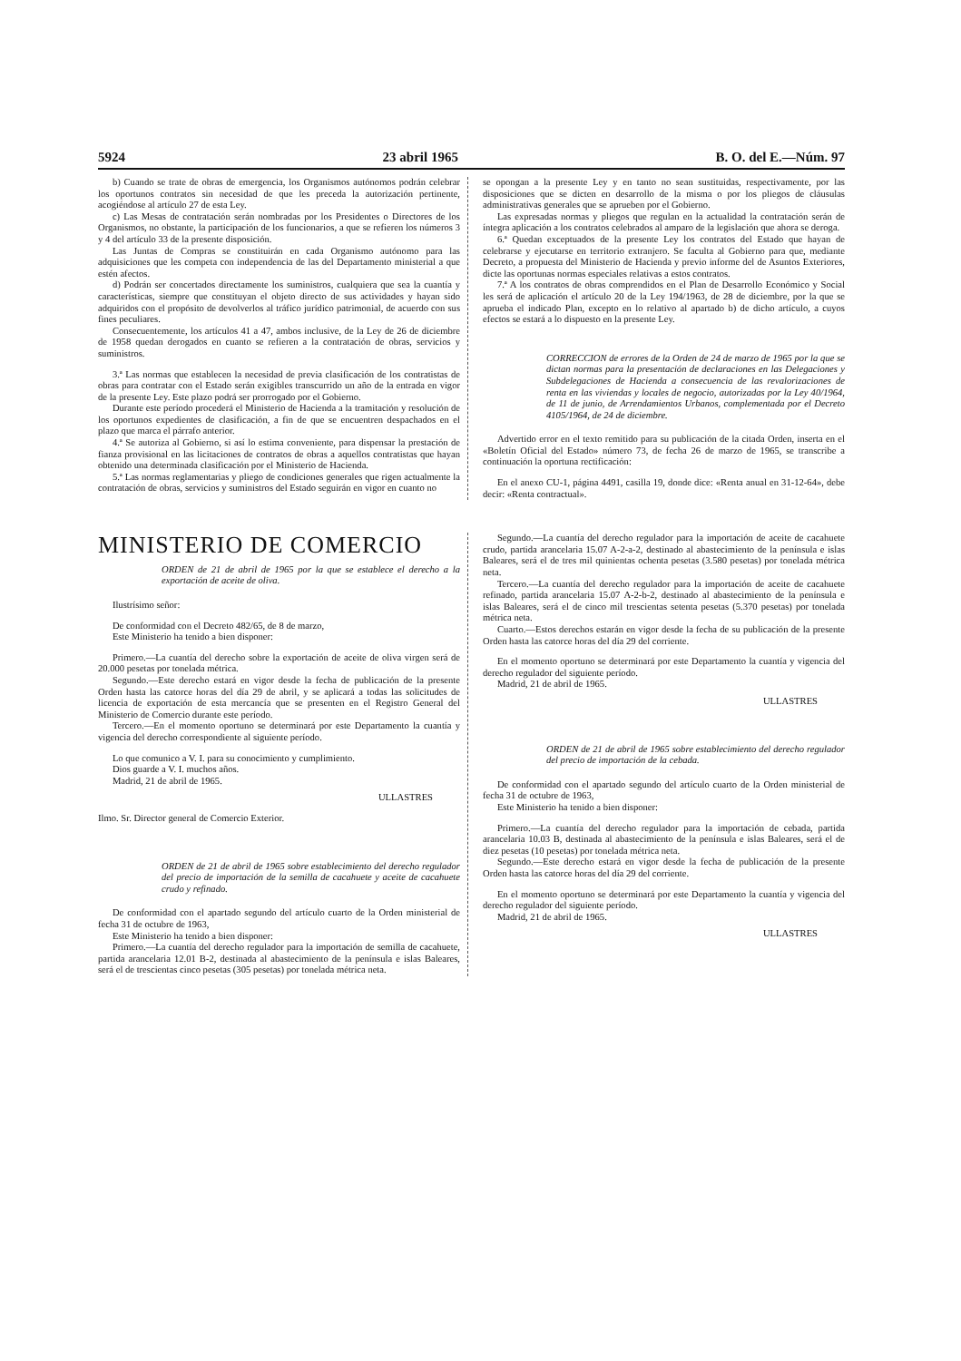5924 23 abril 1965 B. O. del E.—Núm. 97
b) Cuando se trate de obras de emergencia, los Organismos autónomos podrán celebrar los oportunos contratos sin necesidad de que les preceda la autorización pertinente, acogiéndose al artículo 27 de esta Ley.
c) Las Mesas de contratación serán nombradas por los Presidentes o Directores de los Organismos, no obstante, la participación de los funcionarios, a que se refieren los números 3 y 4 del artículo 33 de la presente disposición.
Las Juntas de Compras se constituirán en cada Organismo autónomo para las adquisiciones que les competa con independencia de las del Departamento ministerial a que estén afectos.
d) Podrán ser concertados directamente los suministros, cualquiera que sea la cuantía y características, siempre que constituyan el objeto directo de sus actividades y hayan sido adquiridos con el propósito de devolverlos al tráfico jurídico patrimonial, de acuerdo con sus fines peculiares.
Consecuentemente, los artículos 41 a 47, ambos inclusive, de la Ley de 26 de diciembre de 1958 quedan derogados en cuanto se refieren a la contratación de obras, servicios y suministros.
3.ª Las normas que establecen la necesidad de previa clasificación de los contratistas de obras para contratar con el Estado serán exigibles transcurrido un año de la entrada en vigor de la presente Ley. Este plazo podrá ser prorrogado por el Gobierno.
Durante este período procederá el Ministerio de Hacienda a la tramitación y resolución de los oportunos expedientes de clasificación, a fin de que se encuentren despachados en el plazo que marca el párrafo anterior.
4.ª Se autoriza al Gobierno, si así lo estima conveniente, para dispensar la prestación de fianza provisional en las licitaciones de contratos de obras a aquellos contratistas que hayan obtenido una determinada clasificación por el Ministerio de Hacienda.
5.ª Las normas reglamentarias y pliego de condiciones generales que rigen actualmente la contratación de obras, servicios y suministros del Estado seguirán en vigor en cuanto no
se opongan a la presente Ley y en tanto no sean sustituidas, respectivamente, por las disposiciones que se dicten en desarrollo de la misma o por los pliegos de cláusulas administrativas generales que se aprueben por el Gobierno.
Las expresadas normas y pliegos que regulan en la actualidad la contratación serán de íntegra aplicación a los contratos celebrados al amparo de la legislación que ahora se deroga.
6.ª Quedan exceptuados de la presente Ley los contratos del Estado que hayan de celebrarse y ejecutarse en territorio extranjero. Se faculta al Gobierno para que, mediante Decreto, a propuesta del Ministerio de Hacienda y previo informe del de Asuntos Exteriores, dicte las oportunas normas especiales relativas a estos contratos.
7.ª A los contratos de obras comprendidos en el Plan de Desarrollo Económico y Social les será de aplicación el artículo 20 de la Ley 194/1963, de 28 de diciembre, por la que se aprueba el indicado Plan, excepto en lo relativo al apartado b) de dicho artículo, a cuyos efectos se estará a lo dispuesto en la presente Ley.
CORRECCION de errores de la Orden de 24 de marzo de 1965 por la que se dictan normas para la presentación de declaraciones en las Delegaciones y Subdelegaciones de Hacienda a consecuencia de las revalorizaciones de renta en las viviendas y locales de negocio, autorizadas por la Ley 40/1964, de 11 de junio, de Arrendamientos Urbanos, complementada por el Decreto 4105/1964, de 24 de diciembre.
Advertido error en el texto remitido para su publicación de la citada Orden, inserta en el «Boletín Oficial del Estado» número 73, de fecha 26 de marzo de 1965, se transcribe a continuación la oportuna rectificación:
En el anexo CU-1, página 4491, casilla 19, donde dice: «Renta anual en 31-12-64», debe decir: «Renta contractual».
MINISTERIO DE COMERCIO
ORDEN de 21 de abril de 1965 por la que se establece el derecho a la exportación de aceite de oliva.
Ilustrísimo señor:
De conformidad con el Decreto 482/65, de 8 de marzo,
Este Ministerio ha tenido a bien disponer:
Primero.—La cuantía del derecho sobre la exportación de aceite de oliva virgen será de 20.000 pesetas por tonelada métrica.
Segundo.—Este derecho estará en vigor desde la fecha de publicación de la presente Orden hasta las catorce horas del día 29 de abril, y se aplicará a todas las solicitudes de licencia de exportación de esta mercancía que se presenten en el Registro General del Ministerio de Comercio durante este período.
Tercero.—En el momento oportuno se determinará por este Departamento la cuantía y vigencia del derecho correspondiente al siguiente período.
Lo que comunico a V. I. para su conocimiento y cumplimiento.
Dios guarde a V. I. muchos años.
Madrid, 21 de abril de 1965.
ULLASTRES
Ilmo. Sr. Director general de Comercio Exterior.
ORDEN de 21 de abril de 1965 sobre establecimiento del derecho regulador del precio de importación de la semilla de cacahuete y aceite de cacahuete crudo y refinado.
De conformidad con el apartado segundo del artículo cuarto de la Orden ministerial de fecha 31 de octubre de 1963,
Este Ministerio ha tenido a bien disponer:
Primero.—La cuantía del derecho regulador para la importación de semilla de cacahuete, partida arancelaria 12.01 B-2, destinada al abastecimiento de la península e islas Baleares, será el de trescientas cinco pesetas (305 pesetas) por tonelada métrica neta.
Segundo.—La cuantía del derecho regulador para la importación de aceite de cacahuete crudo, partida arancelaria 15.07 A-2-a-2, destinado al abastecimiento de la península e islas Baleares, será el de tres mil quinientas ochenta pesetas (3.580 pesetas) por tonelada métrica neta.
Tercero.—La cuantía del derecho regulador para la importación de aceite de cacahuete refinado, partida arancelaria 15.07 A-2-b-2, destinado al abastecimiento de la península e islas Baleares, será el de cinco mil trescientas setenta pesetas (5.370 pesetas) por tonelada métrica neta.
Cuarto.—Estos derechos estarán en vigor desde la fecha de su publicación de la presente Orden hasta las catorce horas del día 29 del corriente.
En el momento oportuno se determinará por este Departamento la cuantía y vigencia del derecho regulador del siguiente período.
Madrid, 21 de abril de 1965.
ULLASTRES
ORDEN de 21 de abril de 1965 sobre establecimiento del derecho regulador del precio de importación de la cebada.
De conformidad con el apartado segundo del artículo cuarto de la Orden ministerial de fecha 31 de octubre de 1963,
Este Ministerio ha tenido a bien disponer:
Primero.—La cuantía del derecho regulador para la importación de cebada, partida arancelaria 10.03 B, destinada al abastecimiento de la península e islas Baleares, será el de diez pesetas (10 pesetas) por tonelada métrica neta.
Segundo.—Este derecho estará en vigor desde la fecha de publicación de la presente Orden hasta las catorce horas del día 29 del corriente.
En el momento oportuno se determinará por este Departamento la cuantía y vigencia del derecho regulador del siguiente período.
Madrid, 21 de abril de 1965.
ULLASTRES